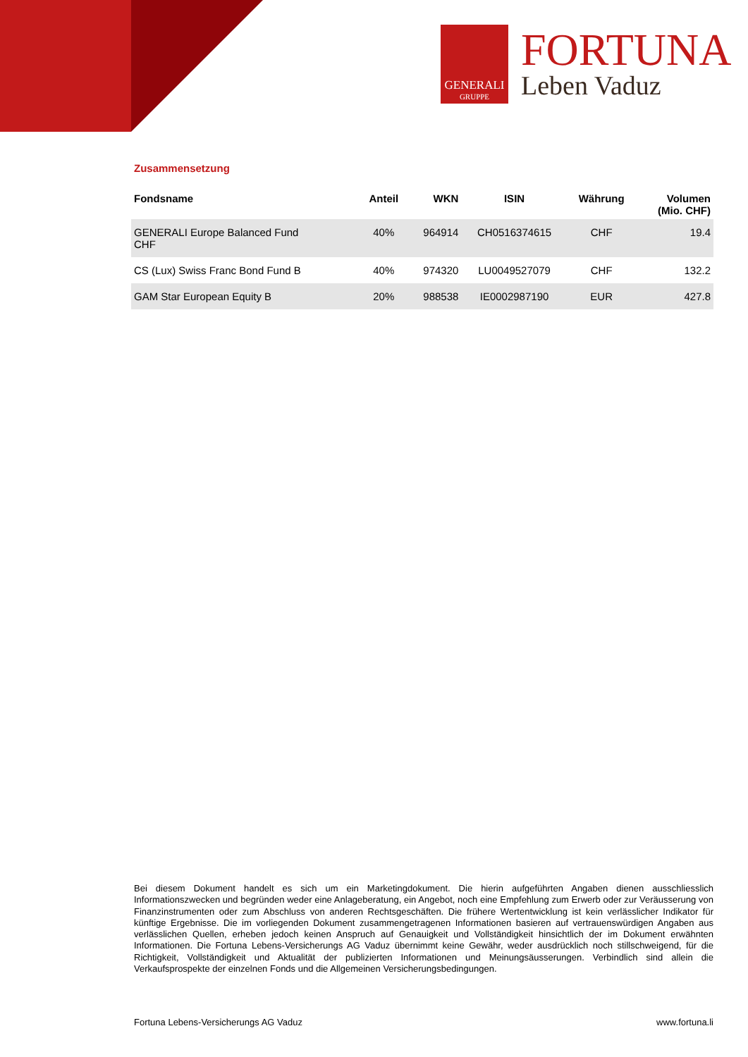GENERALI
GRUPPE
FORTUNA
Leben Vaduz
Zusammensetzung
| Fondsname | Anteil | WKN | ISIN | Währung | Volumen (Mio. CHF) |
| --- | --- | --- | --- | --- | --- |
| GENERALI Europe Balanced Fund CHF | 40% | 964914 | CH0516374615 | CHF | 19.4 |
| CS (Lux) Swiss Franc Bond Fund B | 40% | 974320 | LU0049527079 | CHF | 132.2 |
| GAM Star European Equity B | 20% | 988538 | IE0002987190 | EUR | 427.8 |
Bei diesem Dokument handelt es sich um ein Marketingdokument. Die hierin aufgeführten Angaben dienen ausschliesslich Informationszwecken und begründen weder eine Anlageberatung, ein Angebot, noch eine Empfehlung zum Erwerb oder zur Veräusserung von Finanzinstrumenten oder zum Abschluss von anderen Rechtsgeschäften. Die frühere Wertentwicklung ist kein verlässlicher Indikator für künftige Ergebnisse. Die im vorliegenden Dokument zusammengetragenen Informationen basieren auf vertrauenswürdigen Angaben aus verlässlichen Quellen, erheben jedoch keinen Anspruch auf Genauigkeit und Vollständigkeit hinsichtlich der im Dokument erwähnten Informationen. Die Fortuna Lebens-Versicherungs AG Vaduz übernimmt keine Gewähr, weder ausdrücklich noch stillschweigend, für die Richtigkeit, Vollständigkeit und Aktualität der publizierten Informationen und Meinungsäusserungen. Verbindlich sind allein die Verkaufsprospekte der einzelnen Fonds und die Allgemeinen Versicherungsbedingungen.
Fortuna Lebens-Versicherungs AG Vaduz www.fortuna.li